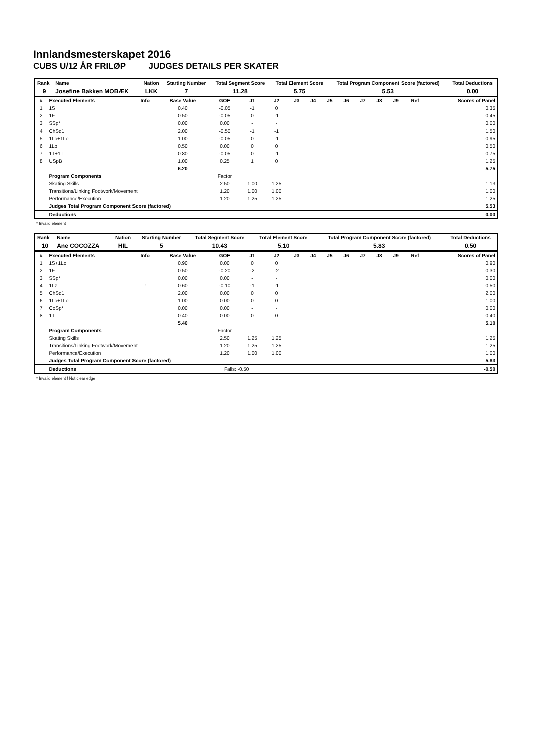Innlandsmesterskapet 2016
CUBS U/12 ÅR FRILØP JUDGES DETAILS PER SKATER
| Rank | Name | Nation | Starting Number | Total Segment Score | Total Element Score | Total Program Component Score (factored) | Total Deductions |
| --- | --- | --- | --- | --- | --- | --- | --- |
| 9 | Josefine Bakken MOBÆK | LKK | 7 | 11.28 | 5.75 | 5.53 | 0.00 |
| # | Executed Elements | Info | Base Value | GOE | J1 | J2 | J3 | J4 | J5 | J6 | J7 | J8 | J9 | Ref | Scores of Panel |
| --- | --- | --- | --- | --- | --- | --- | --- | --- | --- | --- | --- | --- | --- | --- | --- |
| 1 | 1S | | 0.40 | -0.05 | -1 | 0 | | | | | | | | | 0.35 |
| 2 | 1F | | 0.50 | -0.05 | 0 | -1 | | | | | | | | | 0.45 |
| 3 | SSp* | | 0.00 | 0.00 | - | - | | | | | | | | | 0.00 |
| 4 | ChSq1 | | 2.00 | -0.50 | -1 | -1 | | | | | | | | | 1.50 |
| 5 | 1Lo+1Lo | | 1.00 | -0.05 | 0 | -1 | | | | | | | | | 0.95 |
| 6 | 1Lo | | 0.50 | 0.00 | 0 | 0 | | | | | | | | | 0.50 |
| 7 | 1T+1T | | 0.80 | -0.05 | 0 | -1 | | | | | | | | | 0.75 |
| 8 | USpB | | 1.00 | 0.25 | 1 | 0 | | | | | | | | | 1.25 |
| | | | 6.20 | | | | | | | | | | | | 5.75 |
| | Program Components | | | Factor | | | | | | | | | | | |
| | Skating Skills | | | 2.50 | 1.00 | 1.25 | | | | | | | | | 1.13 |
| | Transitions/Linking Footwork/Movement | | | 1.20 | 1.00 | 1.00 | | | | | | | | | 1.00 |
| | Performance/Execution | | | 1.20 | 1.25 | 1.25 | | | | | | | | | 1.25 |
| | Judges Total Program Component Score (factored) | | | | | | | | | | | | | | 5.53 |
| | Deductions | | | | | | | | | | | | | | 0.00 |
* Invalid element
| Rank | Name | Nation | Starting Number | Total Segment Score | Total Element Score | Total Program Component Score (factored) | Total Deductions |
| --- | --- | --- | --- | --- | --- | --- | --- |
| 10 | Ane COCOZZA | HIL | 5 | 10.43 | 5.10 | 5.83 | 0.50 |
| # | Executed Elements | Info | Base Value | GOE | J1 | J2 | J3 | J4 | J5 | J6 | J7 | J8 | J9 | Ref | Scores of Panel |
| --- | --- | --- | --- | --- | --- | --- | --- | --- | --- | --- | --- | --- | --- | --- | --- |
| 1 | 1S+1Lo | | 0.90 | 0.00 | 0 | 0 | | | | | | | | | 0.90 |
| 2 | 1F | | 0.50 | -0.20 | -2 | -2 | | | | | | | | | 0.30 |
| 3 | SSp* | | 0.00 | 0.00 | - | - | | | | | | | | | 0.00 |
| 4 | 1Lz | ! | 0.60 | -0.10 | -1 | -1 | | | | | | | | | 0.50 |
| 5 | ChSq1 | | 2.00 | 0.00 | 0 | 0 | | | | | | | | | 2.00 |
| 6 | 1Lo+1Lo | | 1.00 | 0.00 | 0 | 0 | | | | | | | | | 1.00 |
| 7 | CoSp* | | 0.00 | 0.00 | - | - | | | | | | | | | 0.00 |
| 8 | 1T | | 0.40 | 0.00 | 0 | 0 | | | | | | | | | 0.40 |
| | | | 5.40 | | | | | | | | | | | | 5.10 |
| | Program Components | | | Factor | | | | | | | | | | | |
| | Skating Skills | | | 2.50 | 1.25 | 1.25 | | | | | | | | | 1.25 |
| | Transitions/Linking Footwork/Movement | | | 1.20 | 1.25 | 1.25 | | | | | | | | | 1.25 |
| | Performance/Execution | | | 1.20 | 1.00 | 1.00 | | | | | | | | | 1.00 |
| | Judges Total Program Component Score (factored) | | | | | | | | | | | | | | 5.83 |
| | Deductions | | | Falls: -0.50 | | | | | | | | | | | -0.50 |
* Invalid element ! Not clear edge